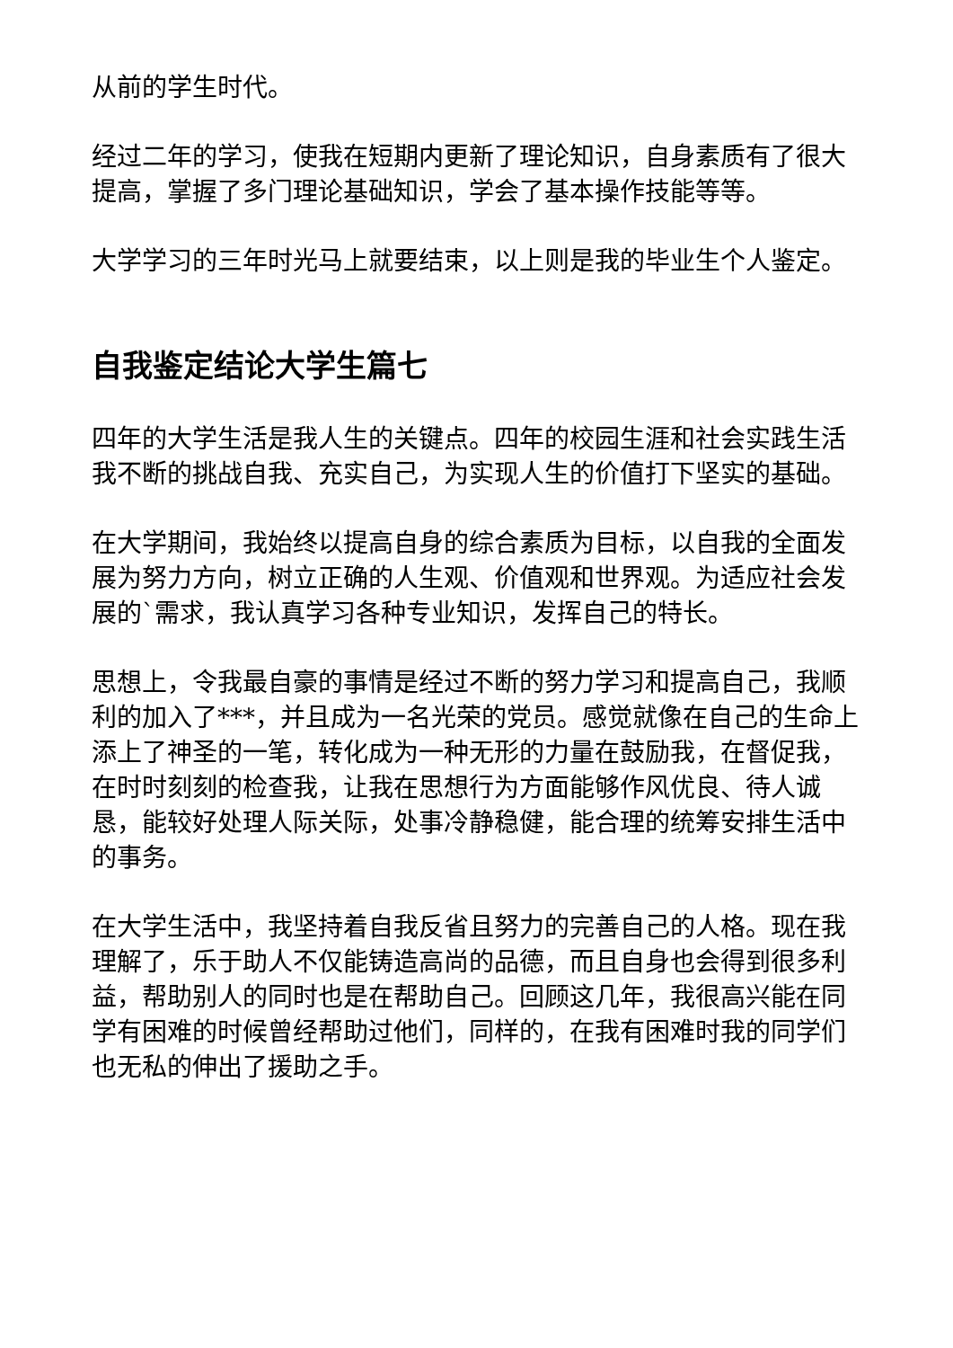从前的学生时代。
经过二年的学习，使我在短期内更新了理论知识，自身素质有了很大提高，掌握了多门理论基础知识，学会了基本操作技能等等。
大学学习的三年时光马上就要结束，以上则是我的毕业生个人鉴定。
自我鉴定结论大学生篇七
四年的大学生活是我人生的关键点。四年的校园生涯和社会实践生活我不断的挑战自我、充实自己，为实现人生的价值打下坚实的基础。
在大学期间，我始终以提高自身的综合素质为目标，以自我的全面发展为努力方向，树立正确的人生观、价值观和世界观。为适应社会发展的`需求，我认真学习各种专业知识，发挥自己的特长。
思想上，令我最自豪的事情是经过不断的努力学习和提高自己，我顺利的加入了***，并且成为一名光荣的党员。感觉就像在自己的生命上添上了神圣的一笔，转化成为一种无形的力量在鼓励我，在督促我，在时时刻刻的检查我，让我在思想行为方面能够作风优良、待人诚恳，能较好处理人际关际，处事冷静稳健，能合理的统筹安排生活中的事务。
在大学生活中，我坚持着自我反省且努力的完善自己的人格。现在我理解了，乐于助人不仅能铸造高尚的品德，而且自身也会得到很多利益，帮助别人的同时也是在帮助自己。回顾这几年，我很高兴能在同学有困难的时候曾经帮助过他们，同样的，在我有困难时我的同学们也无私的伸出了援助之手。